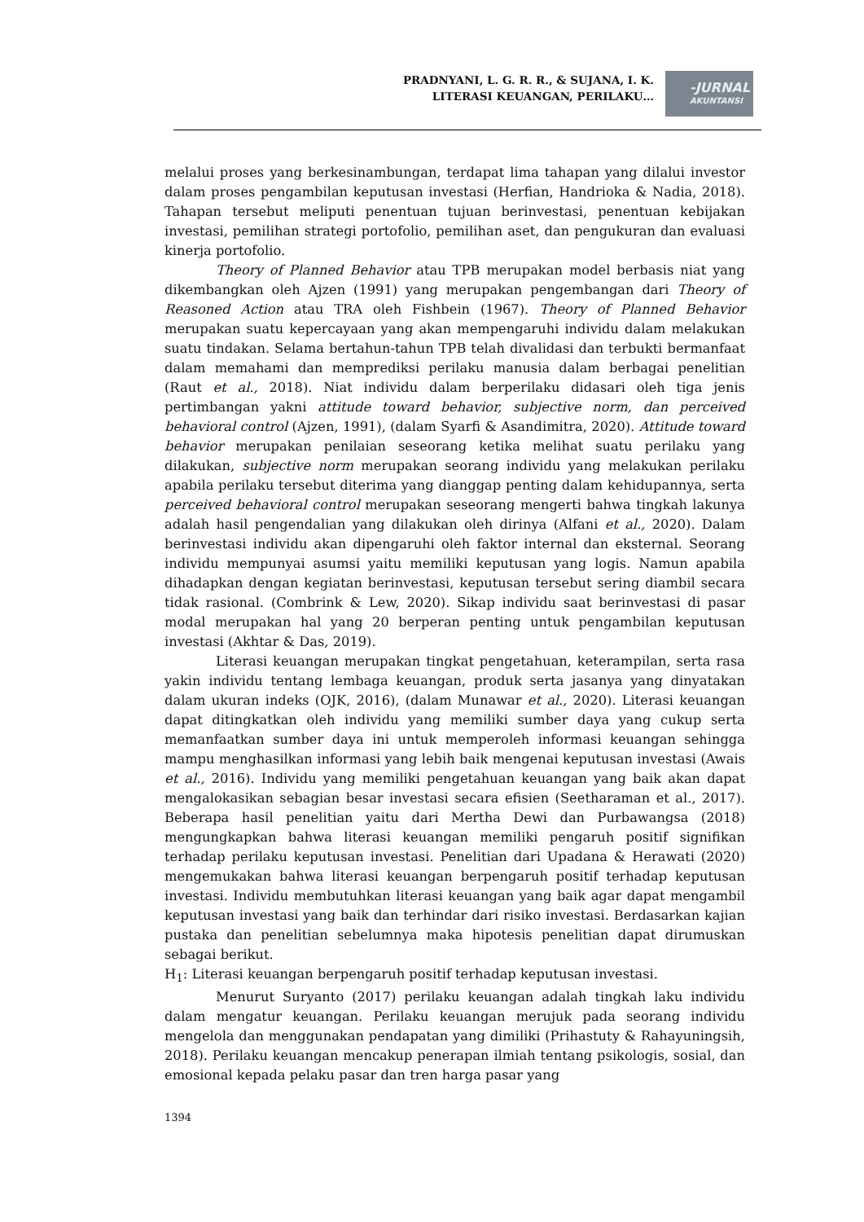PRADNYANI, L. G. R. R., & SUJANA, I. K.
LITERASI KEUANGAN, PERILAKU…
-JURNAL
AKUNTANSI
melalui proses yang berkesinambungan, terdapat lima tahapan yang dilalui investor dalam proses pengambilan keputusan investasi (Herfian, Handrioka & Nadia, 2018). Tahapan tersebut meliputi penentuan tujuan berinvestasi, penentuan kebijakan investasi, pemilihan strategi portofolio, pemilihan aset, dan pengukuran dan evaluasi kinerja portofolio.
Theory of Planned Behavior atau TPB merupakan model berbasis niat yang dikembangkan oleh Ajzen (1991) yang merupakan pengembangan dari Theory of Reasoned Action atau TRA oleh Fishbein (1967). Theory of Planned Behavior merupakan suatu kepercayaan yang akan mempengaruhi individu dalam melakukan suatu tindakan. Selama bertahun-tahun TPB telah divalidasi dan terbukti bermanfaat dalam memahami dan memprediksi perilaku manusia dalam berbagai penelitian (Raut et al., 2018). Niat individu dalam berperilaku didasari oleh tiga jenis pertimbangan yakni attitude toward behavior, subjective norm, dan perceived behavioral control (Ajzen, 1991), (dalam Syarfi & Asandimitra, 2020). Attitude toward behavior merupakan penilaian seseorang ketika melihat suatu perilaku yang dilakukan, subjective norm merupakan seorang individu yang melakukan perilaku apabila perilaku tersebut diterima yang dianggap penting dalam kehidupannya, serta perceived behavioral control merupakan seseorang mengerti bahwa tingkah lakunya adalah hasil pengendalian yang dilakukan oleh dirinya (Alfani et al., 2020). Dalam berinvestasi individu akan dipengaruhi oleh faktor internal dan eksternal. Seorang individu mempunyai asumsi yaitu memiliki keputusan yang logis. Namun apabila dihadapkan dengan kegiatan berinvestasi, keputusan tersebut sering diambil secara tidak rasional. (Combrink & Lew, 2020). Sikap individu saat berinvestasi di pasar modal merupakan hal yang 20 berperan penting untuk pengambilan keputusan investasi (Akhtar & Das, 2019).
Literasi keuangan merupakan tingkat pengetahuan, keterampilan, serta rasa yakin individu tentang lembaga keuangan, produk serta jasanya yang dinyatakan dalam ukuran indeks (OJK, 2016), (dalam Munawar et al., 2020). Literasi keuangan dapat ditingkatkan oleh individu yang memiliki sumber daya yang cukup serta memanfaatkan sumber daya ini untuk memperoleh informasi keuangan sehingga mampu menghasilkan informasi yang lebih baik mengenai keputusan investasi (Awais et al., 2016). Individu yang memiliki pengetahuan keuangan yang baik akan dapat mengalokasikan sebagian besar investasi secara efisien (Seetharaman et al., 2017). Beberapa hasil penelitian yaitu dari Mertha Dewi dan Purbawangsa (2018) mengungkapkan bahwa literasi keuangan memiliki pengaruh positif signifikan terhadap perilaku keputusan investasi. Penelitian dari Upadana & Herawati (2020) mengemukakan bahwa literasi keuangan berpengaruh positif terhadap keputusan investasi. Individu membutuhkan literasi keuangan yang baik agar dapat mengambil keputusan investasi yang baik dan terhindar dari risiko investasi. Berdasarkan kajian pustaka dan penelitian sebelumnya maka hipotesis penelitian dapat dirumuskan sebagai berikut.
H<sub>1</sub>: Literasi keuangan berpengaruh positif terhadap keputusan investasi.
Menurut Suryanto (2017) perilaku keuangan adalah tingkah laku individu dalam mengatur keuangan. Perilaku keuangan merujuk pada seorang individu mengelola dan menggunakan pendapatan yang dimiliki (Prihastuty & Rahayuningsih, 2018). Perilaku keuangan mencakup penerapan ilmiah tentang psikologis, sosial, dan emosional kepada pelaku pasar dan tren harga pasar yang
1394